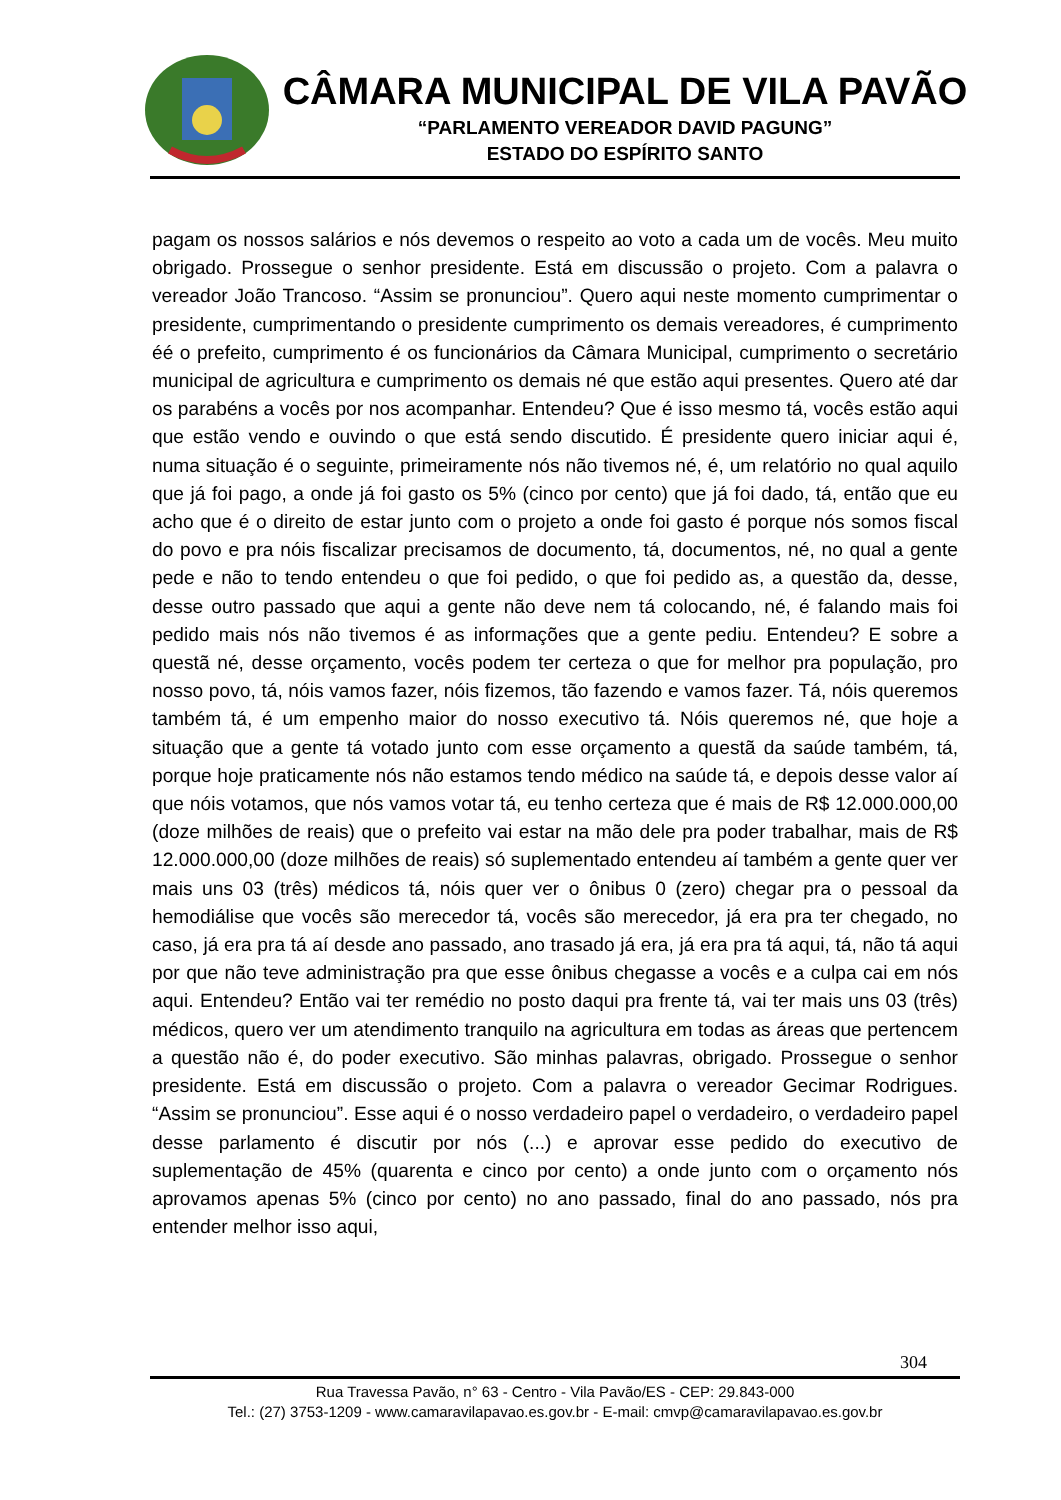CÂMARA MUNICIPAL DE VILA PAVÃO
“PARLAMENTO VEREADOR DAVID PAGUNG”
ESTADO DO ESPÍRITO SANTO
pagam os nossos salários e nós devemos o respeito ao voto a cada um de vocês. Meu muito obrigado. Prossegue o senhor presidente. Está em discussão o projeto. Com a palavra o vereador João Trancoso. “Assim se pronunciou”. Quero aqui neste momento cumprimentar o presidente, cumprimentando o presidente cumprimento os demais vereadores, é cumprimento éé o prefeito, cumprimento é os funcionários da Câmara Municipal, cumprimento o secretário municipal de agricultura e cumprimento os demais né que estão aqui presentes. Quero até dar os parabéns a vocês por nos acompanhar. Entendeu? Que é isso mesmo tá, vocês estão aqui que estão vendo e ouvindo o que está sendo discutido. É presidente quero iniciar aqui é, numa situação é o seguinte, primeiramente nós não tivemos né, é, um relatório no qual aquilo que já foi pago, a onde já foi gasto os 5% (cinco por cento) que já foi dado, tá, então que eu acho que é o direito de estar junto com o projeto a onde foi gasto é porque nós somos fiscal do povo e pra nóis fiscalizar precisamos de documento, tá, documentos, né, no qual a gente pede e não to tendo entendeu o que foi pedido, o que foi pedido as, a questão da, desse, desse outro passado que aqui a gente não deve nem tá colocando, né, é falando mais foi pedido mais nós não tivemos é as informações que a gente pediu. Entendeu? E sobre a questã né, desse orçamento, vocês podem ter certeza o que for melhor pra população, pro nosso povo, tá, nóis vamos fazer, nóis fizemos, tão fazendo e vamos fazer. Tá, nóis queremos também tá, é um empenho maior do nosso executivo tá. Nóis queremos né, que hoje a situação que a gente tá votado junto com esse orçamento a questã da saúde também, tá, porque hoje praticamente nós não estamos tendo médico na saúde tá, e depois desse valor aí que nóis votamos, que nós vamos votar tá, eu tenho certeza que é mais de R$ 12.000.000,00 (doze milhões de reais) que o prefeito vai estar na mão dele pra poder trabalhar, mais de R$ 12.000.000,00 (doze milhões de reais) só suplementado entendeu aí também a gente quer ver mais uns 03 (três) médicos tá, nóis quer ver o ônibus 0 (zero) chegar pra o pessoal da hemodiálise que vocês são merecedor tá, vocês são merecedor, já era pra ter chegado, no caso, já era pra tá aí desde ano passado, ano trasado já era, já era pra tá aqui, tá, não tá aqui por que não teve administração pra que esse ônibus chegasse a vocês e a culpa cai em nós aqui. Entendeu? Então vai ter remédio no posto daqui pra frente tá, vai ter mais uns 03 (três) médicos, quero ver um atendimento tranquilo na agricultura em todas as áreas que pertencem a questão não é, do poder executivo. São minhas palavras, obrigado. Prossegue o senhor presidente. Está em discussão o projeto. Com a palavra o vereador Gecimar Rodrigues. “Assim se pronunciou”. Esse aqui é o nosso verdadeiro papel o verdadeiro, o verdadeiro papel desse parlamento é discutir por nós (...) e aprovar esse pedido do executivo de suplementação de 45% (quarenta e cinco por cento) a onde junto com o orçamento nós aprovamos apenas 5% (cinco por cento) no ano passado, final do ano passado, nós pra entender melhor isso aqui,
304
Rua Travessa Pavão, n° 63 - Centro - Vila Pavão/ES - CEP: 29.843-000
Tel.: (27) 3753-1209 - www.camaravilapavao.es.gov.br - E-mail: cmvp@camaravilapavao.es.gov.br